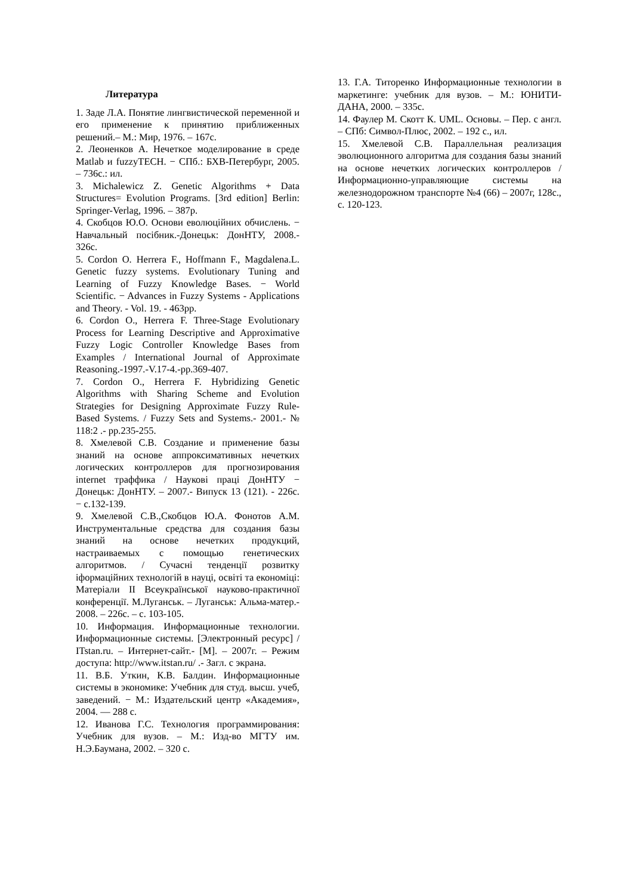Литература
1. Заде Л.А. Понятие лингвистической переменной и его применение к принятию приближенных решений.– М.: Мир, 1976. – 167с.
2. Леоненков А. Нечеткое моделирование в среде Matlab и fuzzyTECH. − СПб.: БХВ-Петербург, 2005. – 736с.: ил.
3. Michalewicz Z. Genetic Algorithms + Data Structures= Evolution Programs. [3rd edition] Berlin: Springer-Verlag, 1996. – 387p.
4. Скобцов Ю.О. Основи еволюційних обчислень. − Навчальный посібник.-Донецьк: ДонНТУ, 2008.- 326с.
5. Cordon O. Herrera F., Hoffmann F., Magdalena.L. Genetic fuzzy systems. Evolutionary Tuning and Learning of Fuzzy Knowledge Bases. − World Scientific. − Advances in Fuzzy Systems - Applications and Theory. - Vol. 19. - 463pp.
6. Cordon O., Herrera F. Three-Stage Evolutionary Process for Learning Descriptive and Approximative Fuzzy Logic Controller Knowledge Bases from Examples / International Journal of Approximate Reasoning.-1997.-V.17-4.-pp.369-407.
7. Cordon O., Herrera F. Hybridizing Genetic Algorithms with Sharing Scheme and Evolution Strategies for Designing Approximate Fuzzy Rule-Based Systems. / Fuzzy Sets and Systems.- 2001.- № 118:2 .- pp.235-255.
8. Хмелевой С.В. Создание и применение базы знаний на основе аппроксимативных нечетких логических контроллеров для прогнозирования internet траффика / Наукові праці ДонНТУ − Донецьк: ДонНТУ. – 2007.- Випуск 13 (121). - 226с. − с.132-139.
9. Хмелевой С.В.,Скобцов Ю.А. Фонотов А.М. Инструментальные средства для создания базы знаний на основе нечетких продукций, настраиваемых с помощью генетических алгоритмов. / Сучасні тенденції розвитку іформаційних технологій в науці, освіті та економіці: Матеріали ІІ Всеукраїнської науково-практичної конференції. М.Луганськ. – Луганськ: Альма-матер.- 2008. – 226с. – с. 103-105.
10. Информация. Информационные технологии. Информационные системы. [Электронный ресурс] / ITstan.ru. – Интернет-сайт.- [М]. – 2007г. – Режим доступа: http://www.itstan.ru/ .- Загл. с экрана.
11. В.Б. Уткин, К.В. Балдин. Информационные системы в экономике: Учебник для студ. высш. учеб, заведений. − М.: Издательский центр «Академия», 2004. — 288 с.
12. Иванова Г.С. Технология программирования: Учебник для вузов. – М.: Изд-во МГТУ им. Н.Э.Баумана, 2002. – 320 с.
13. Г.А. Титоренко Информационные технологии в маркетинге: учебник для вузов. – М.: ЮНИТИ-ДАНА, 2000. – 335с.
14. Фаулер М. Скотт К. UML. Основы. – Пер. с англ. – СПб: Символ-Плюс, 2002. – 192 с., ил.
15. Хмелевой С.В. Параллельная реализация эволюционного алгоритма для создания базы знаний на основе нечетких логических контроллеров / Информационно-управляющие системы на железнодорожном транспорте №4 (66) – 2007г, 128с., с. 120-123.